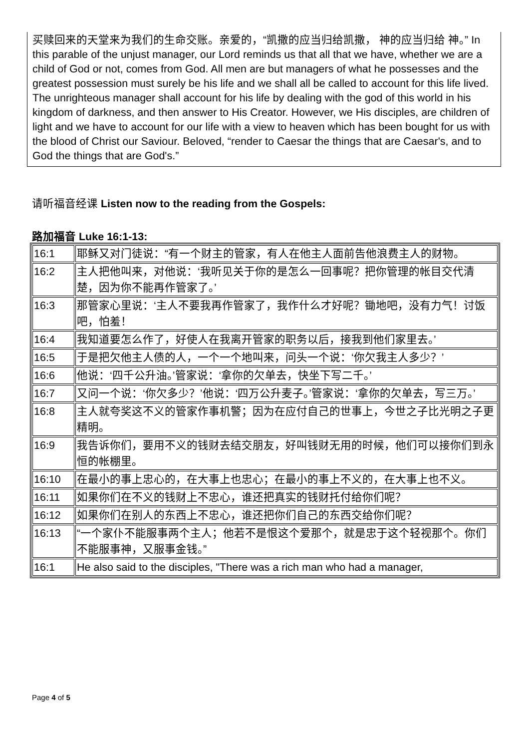买赎回来的天堂来为我们的生命交账。亲爱的，“凯撒的应当归给凯撒， 神的应当归给 神。” In this parable of the unjust manager, our Lord reminds us that all that we have, whether we are a child of God or not, comes from God. All men are but managers of what he possesses and the greatest possession must surely be his life and we shall all be called to account for this life lived. The unrighteous manager shall account for his life by dealing with the god of this world in his kingdom of darkness, and then answer to His Creator. However, we His disciples, are children of light and we have to account for our life with a view to heaven which has been bought for us with the blood of Christ our Saviour. Beloved, “render to Caesar the things that are Caesar's, and to God the things that are God's.”
请听福音经课 Listen now to the reading from the Gospels:
路加福音 Luke 16:1-13:
| 16:1 | 耶稣又对门徒说：“有一个财主的管家，有人在他主人面前告他浪费主人的财物。 |
| 16:2 | 主人把他叫来，对他说：‘我听见关于你的是怎么一回事呢？把你管理的帐目交代清楚，因为你不能再作管家了。’ |
| 16:3 | 那管家心里说：‘主人不要我再作管家了，我作什么才好呢？锄地吧，没有力气！讨饭吧，怕羞！ |
| 16:4 | 我知道要怎么作了，好使人在我离开管家的职务以后，接我到他们家里去。’ |
| 16:5 | 于是把欠他主人债的人，一个一个地叫来，问头一个说：‘你欠我主人多少？’ |
| 16:6 | 他说：‘四千公升油。’管家说：‘拿你的欠单去，快坐下写二千。’ |
| 16:7 | 又问一个说：‘你欠多少？’他说：‘四万公升麦子。’管家说：‘拿你的欠单去，写三万。’ |
| 16:8 | 主人就夸奖这不义的管家作事机警；因为在应付自己的世事上，今世之子比光明之子更精明。 |
| 16:9 | 我告诉你们，要用不义的钱财去结交朋友，好叫钱财无用的时候，他们可以接你们到永恒的帐棚里。 |
| 16:10 | 在最小的事上忠心的，在大事上也忠心；在最小的事上不义的，在大事上也不义。 |
| 16:11 | 如果你们在不义的钱财上不忠心，谁还把真实的钱财托付给你们呢？ |
| 16:12 | 如果你们在别人的东西上不忠心，谁还把你们自己的东西交给你们呢？ |
| 16:13 | “一个家仆不能服事两个主人；他若不是恨这个爱那个，就是忠于这个轻视那个。你们不能服事神，又服事金钱。” |
| 16:1 | He also said to the disciples, "There was a rich man who had a manager, |
Page 4 of 5